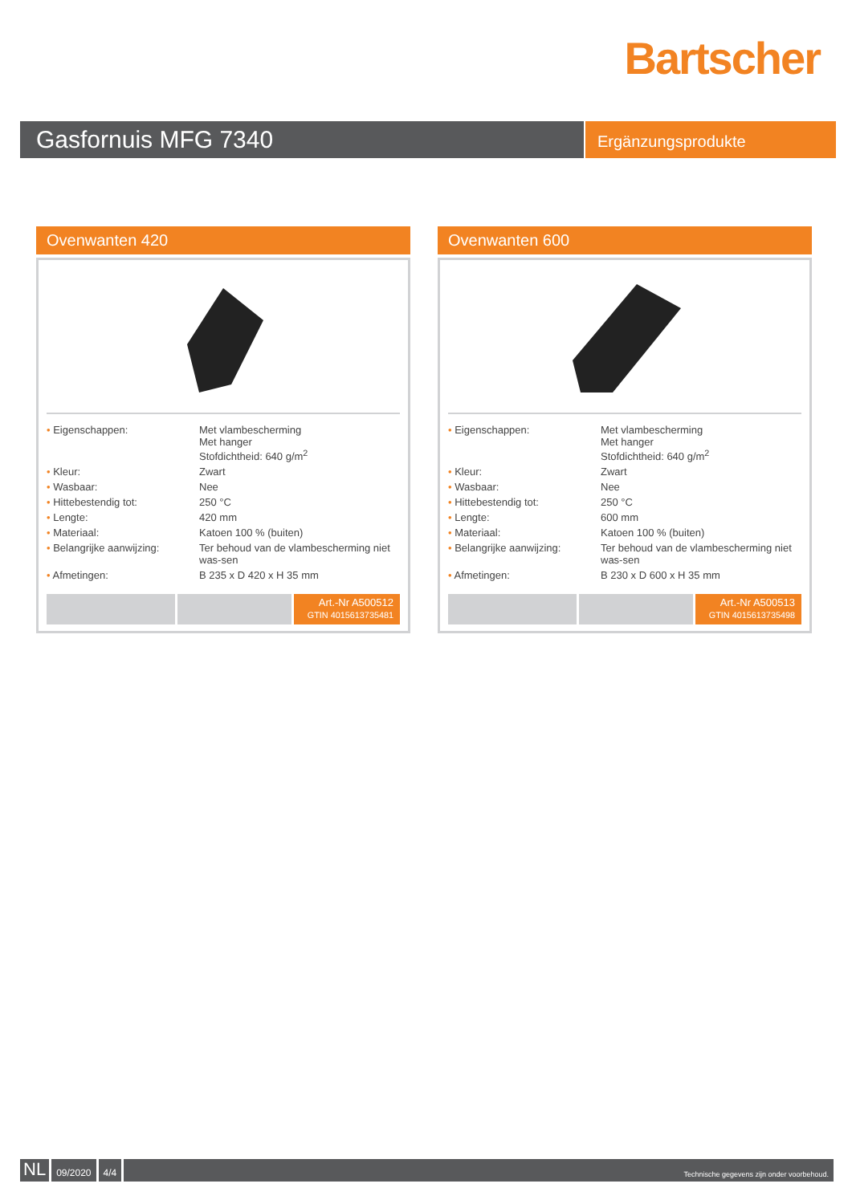Bartscher
Gasfornuis MFG 7340
Ergänzungsprodukte
Ovenwanten 420
| • Eigenschappen: | Met vlambescherming Met hanger Stofdichtheid: 640 g/m<sup>2</sup> |
| • Kleur: | Zwart |
| • Wasbaar: | Nee |
| • Hittebestendig tot: | 250 °C |
| • Lengte: | 420 mm |
| • Materiaal: | Katoen 100 % (buiten) |
| • Belangrijke aanwijzing: | Ter behoud van de vlambescherming niet was-sen |
| • Afmetingen: | B 235 x D 420 x H 35 mm |
Art.-Nr A500512
GTIN 4015613735481
Ovenwanten 600
| • Eigenschappen: | Met vlambescherming Met hanger Stofdichtheid: 640 g/m<sup>2</sup> |
| • Kleur: | Zwart |
| • Wasbaar: | Nee |
| • Hittebestendig tot: | 250 °C |
| • Lengte: | 600 mm |
| • Materiaal: | Katoen 100 % (buiten) |
| • Belangrijke aanwijzing: | Ter behoud van de vlambescherming niet was-sen |
| • Afmetingen: | B 230 x D 600 x H 35 mm |
Art.-Nr A500513
GTIN 4015613735498
NL
09/2020 4/4
Technische gegevens zijn onder voorbehoud.